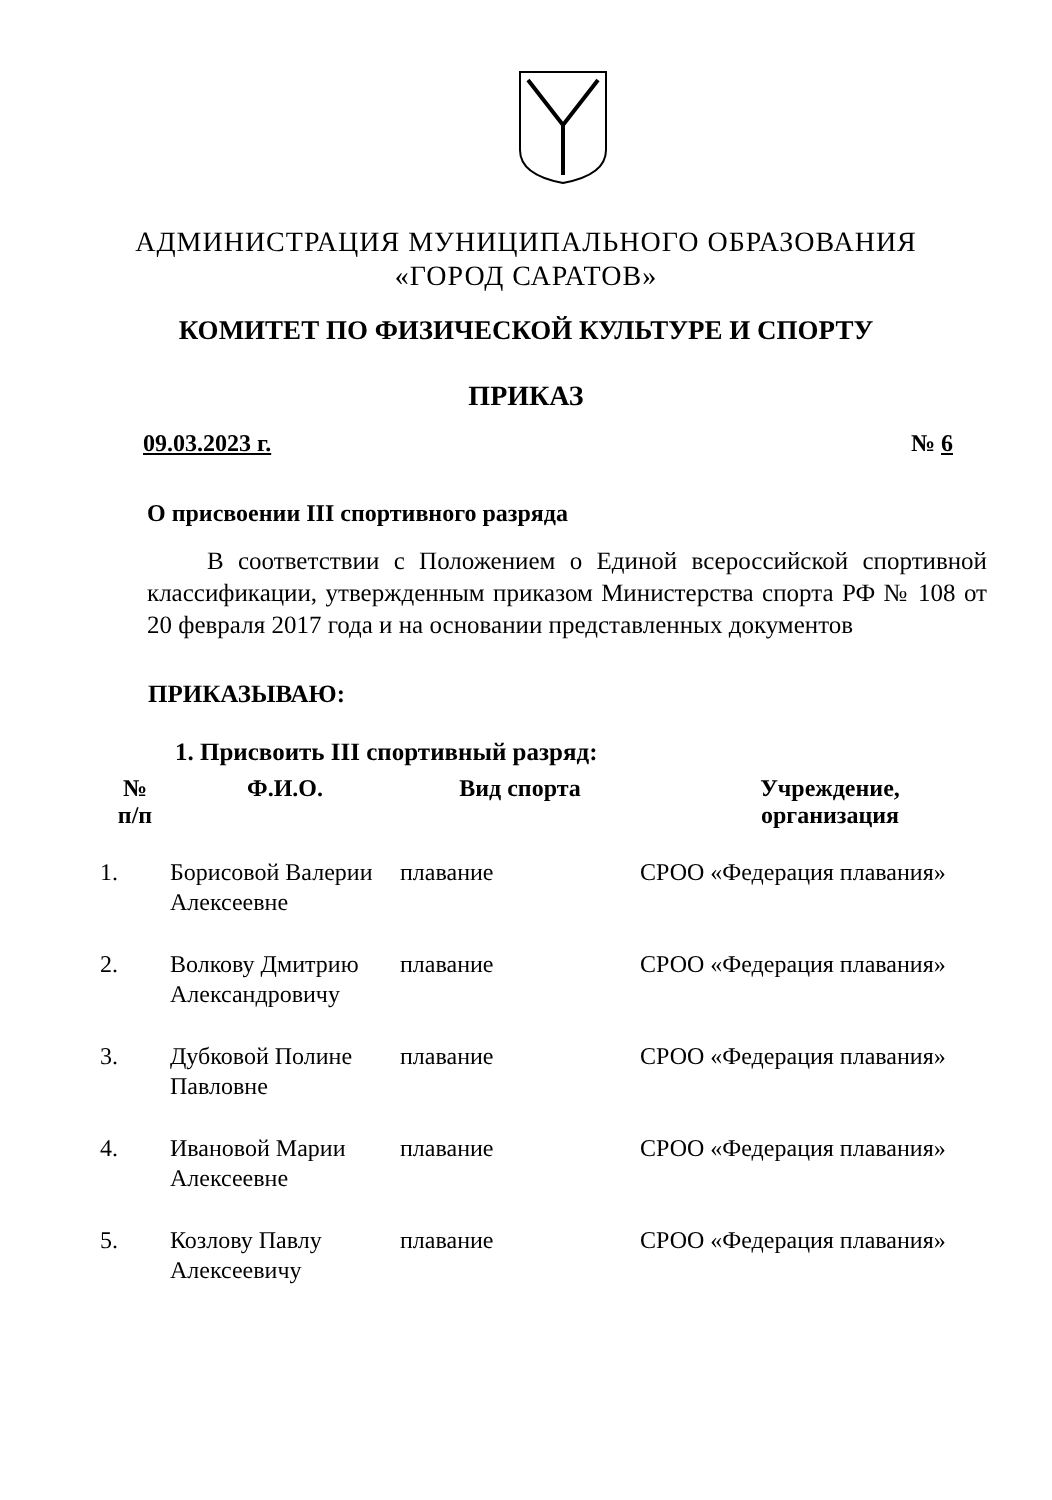АДМИНИСТРАЦИЯ МУНИЦИПАЛЬНОГО ОБРАЗОВАНИЯ
«ГОРОД САРАТОВ»
КОМИТЕТ ПО ФИЗИЧЕСКОЙ КУЛЬТУРЕ И СПОРТУ
ПРИКАЗ
09.03.2023 г. № 6
О присвоении III спортивного разряда
В соответствии с Положением о Единой всероссийской спортивной классификации, утвержденным приказом Министерства спорта РФ № 108 от 20 февраля 2017 года и на основании представленных документов
ПРИКАЗЫВАЮ:
1. Присвоить III спортивный разряд:
| № п/п | Ф.И.О. | Вид спорта | Учреждение, организация |
| --- | --- | --- | --- |
| 1. | Борисовой Валерии Алексеевне | плавание | СРОО «Федерация плавания» |
| 2. | Волкову Дмитрию Александровичу | плавание | СРОО «Федерация плавания» |
| 3. | Дубковой Полине Павловне | плавание | СРОО «Федерация плавания» |
| 4. | Ивановой Марии Алексеевне | плавание | СРОО «Федерация плавания» |
| 5. | Козлову Павлу Алексеевичу | плавание | СРОО «Федерация плавания» |